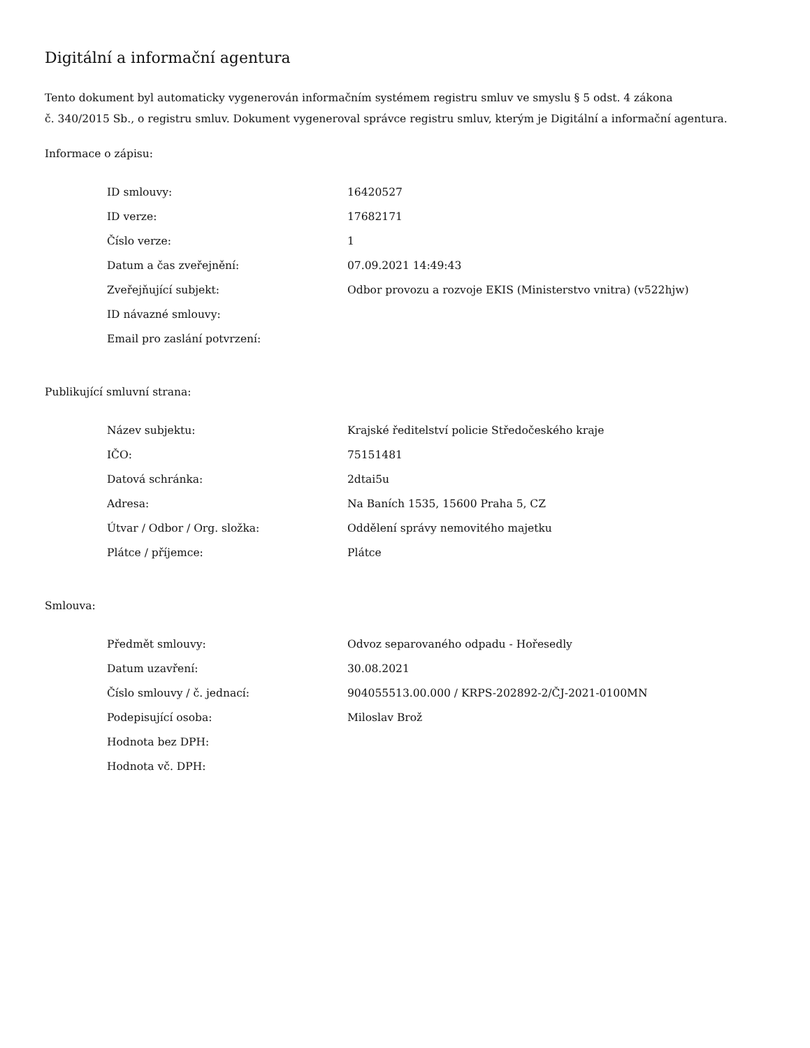Digitální a informační agentura
Tento dokument byl automaticky vygenerován informačním systémem registru smluv ve smyslu § 5 odst. 4 zákona
č. 340/2015 Sb., o registru smluv. Dokument vygeneroval správce registru smluv, kterým je Digitální a informační agentura.
Informace o zápisu:
| ID smlouvy: | 16420527 |
| ID verze: | 17682171 |
| Číslo verze: | 1 |
| Datum a čas zveřejnění: | 07.09.2021 14:49:43 |
| Zveřejňující subjekt: | Odbor provozu a rozvoje EKIS (Ministerstvo vnitra) (v522hjw) |
| ID návazné smlouvy: | |
| Email pro zaslání potvrzení: | |
Publikující smluvní strana:
| Název subjektu: | Krajské ředitelství policie Středočeského kraje |
| IČO: | 75151481 |
| Datová schránka: | 2dtai5u |
| Adresa: | Na Baních 1535, 15600 Praha 5, CZ |
| Útvar / Odbor / Org. složka: | Oddělení správy nemovitého majetku |
| Plátce / příjemce: | Plátce |
Smlouva:
| Předmět smlouvy: | Odvoz separovaného odpadu - Hořesedly |
| Datum uzavření: | 30.08.2021 |
| Číslo smlouvy / č. jednací: | 904055513.00.000 / KRPS-202892-2/ČJ-2021-0100MN |
| Podepisující osoba: | Miloslav Brož |
| Hodnota bez DPH: | |
| Hodnota vč. DPH: | |